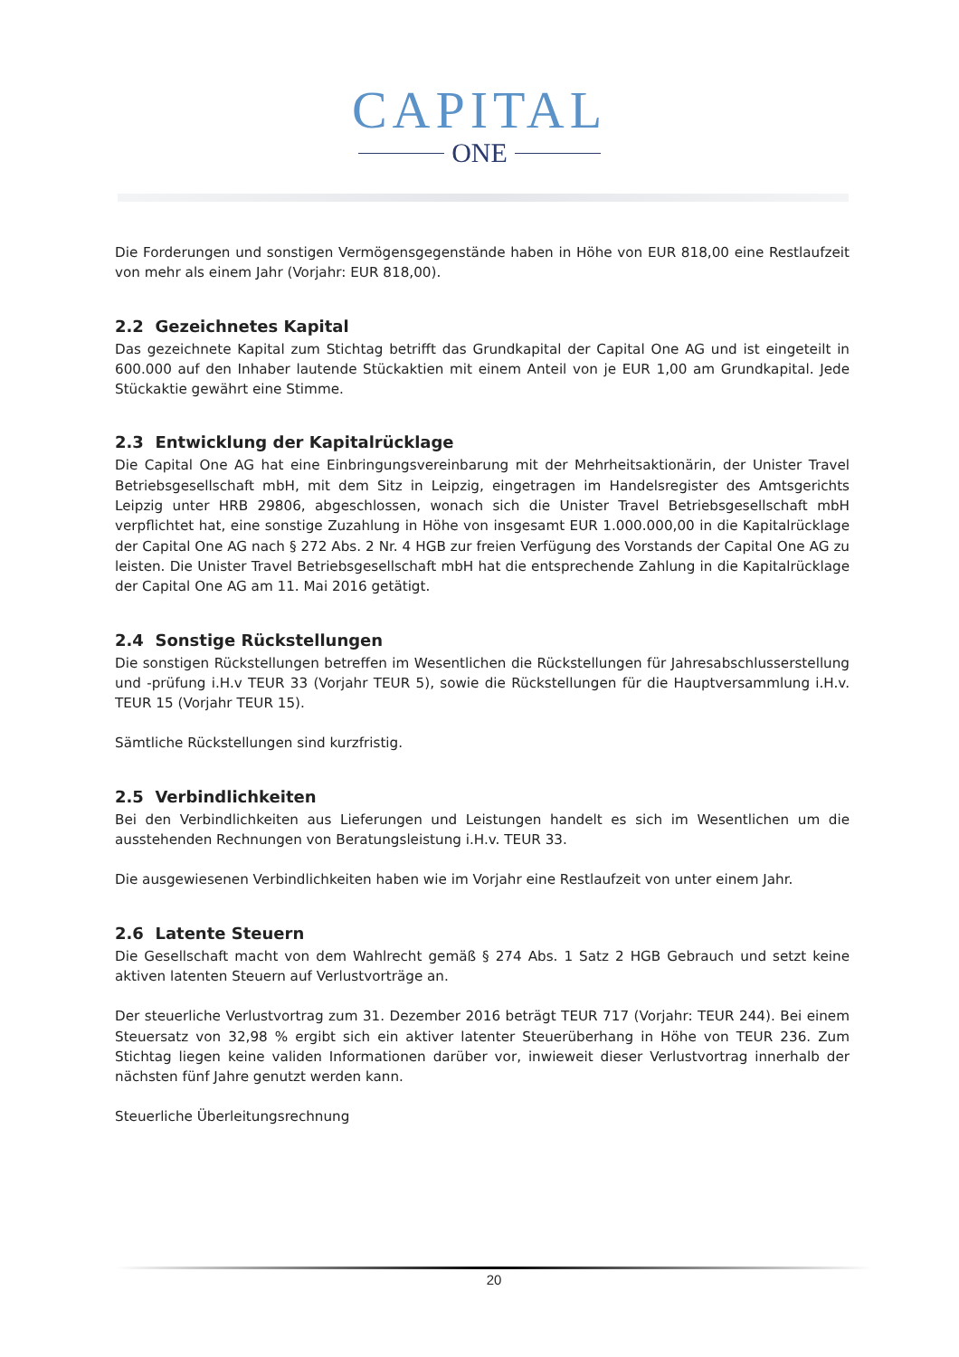CAPITAL
ONE
Die Forderungen und sonstigen Vermögensgegenstände haben in Höhe von EUR 818,00 eine Restlaufzeit von mehr als einem Jahr (Vorjahr: EUR 818,00).
2.2 Gezeichnetes Kapital
Das gezeichnete Kapital zum Stichtag betrifft das Grundkapital der Capital One AG und ist eingeteilt in 600.000 auf den Inhaber lautende Stückaktien mit einem Anteil von je EUR 1,00 am Grundkapital. Jede Stückaktie gewährt eine Stimme.
2.3 Entwicklung der Kapitalrücklage
Die Capital One AG hat eine Einbringungsvereinbarung mit der Mehrheitsaktionärin, der Unister Travel Betriebsgesellschaft mbH, mit dem Sitz in Leipzig, eingetragen im Handelsregister des Amtsgerichts Leipzig unter HRB 29806, abgeschlossen, wonach sich die Unister Travel Betriebsgesellschaft mbH verpflichtet hat, eine sonstige Zuzahlung in Höhe von insgesamt EUR 1.000.000,00 in die Kapitalrücklage der Capital One AG nach § 272 Abs. 2 Nr. 4 HGB zur freien Verfügung des Vorstands der Capital One AG zu leisten. Die Unister Travel Betriebsgesellschaft mbH hat die entsprechende Zahlung in die Kapitalrücklage der Capital One AG am 11. Mai 2016 getätigt.
2.4 Sonstige Rückstellungen
Die sonstigen Rückstellungen betreffen im Wesentlichen die Rückstellungen für Jahresabschlusserstellung und -prüfung i.H.v TEUR 33 (Vorjahr TEUR 5), sowie die Rückstellungen für die Hauptversammlung i.H.v. TEUR 15 (Vorjahr TEUR 15).
Sämtliche Rückstellungen sind kurzfristig.
2.5 Verbindlichkeiten
Bei den Verbindlichkeiten aus Lieferungen und Leistungen handelt es sich im Wesentlichen um die ausstehenden Rechnungen von Beratungsleistung i.H.v. TEUR 33.
Die ausgewiesenen Verbindlichkeiten haben wie im Vorjahr eine Restlaufzeit von unter einem Jahr.
2.6 Latente Steuern
Die Gesellschaft macht von dem Wahlrecht gemäß § 274 Abs. 1 Satz 2 HGB Gebrauch und setzt keine aktiven latenten Steuern auf Verlustvorträge an.
Der steuerliche Verlustvortrag zum 31. Dezember 2016 beträgt TEUR 717 (Vorjahr: TEUR 244). Bei einem Steuersatz von 32,98 % ergibt sich ein aktiver latenter Steuerüberhang in Höhe von TEUR 236. Zum Stichtag liegen keine validen Informationen darüber vor, inwieweit dieser Verlustvortrag innerhalb der nächsten fünf Jahre genutzt werden kann.
Steuerliche Überleitungsrechnung
20